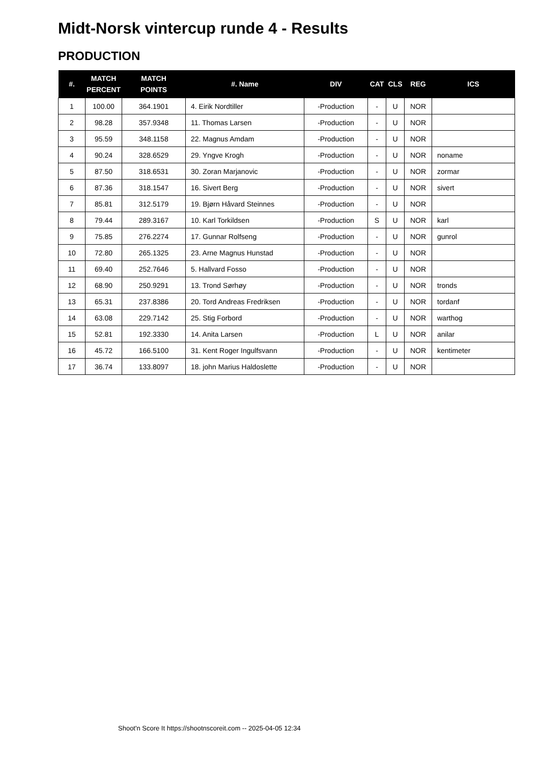Midt-Norsk vintercup runde 4 - Results
PRODUCTION
| #. | MATCH PERCENT | MATCH POINTS | #. Name | DIV | CAT | CLS | REG | ICS |
| --- | --- | --- | --- | --- | --- | --- | --- | --- |
| 1 | 100.00 | 364.1901 | 4. Eirik Nordtiller | -Production | - | U | NOR | |
| 2 | 98.28 | 357.9348 | 11. Thomas Larsen | -Production | - | U | NOR | |
| 3 | 95.59 | 348.1158 | 22. Magnus Amdam | -Production | - | U | NOR | |
| 4 | 90.24 | 328.6529 | 29. Yngve Krogh | -Production | - | U | NOR | noname |
| 5 | 87.50 | 318.6531 | 30. Zoran Marjanovic | -Production | - | U | NOR | zormar |
| 6 | 87.36 | 318.1547 | 16. Sivert Berg | -Production | - | U | NOR | sivert |
| 7 | 85.81 | 312.5179 | 19. Bjørn Håvard Steinnes | -Production | - | U | NOR | |
| 8 | 79.44 | 289.3167 | 10. Karl Torkildsen | -Production | S | U | NOR | karl |
| 9 | 75.85 | 276.2274 | 17. Gunnar Rolfseng | -Production | - | U | NOR | gunrol |
| 10 | 72.80 | 265.1325 | 23. Arne Magnus Hunstad | -Production | - | U | NOR | |
| 11 | 69.40 | 252.7646 | 5. Hallvard Fosso | -Production | - | U | NOR | |
| 12 | 68.90 | 250.9291 | 13. Trond Sørhøy | -Production | - | U | NOR | tronds |
| 13 | 65.31 | 237.8386 | 20. Tord Andreas Fredriksen | -Production | - | U | NOR | tordanf |
| 14 | 63.08 | 229.7142 | 25. Stig Forbord | -Production | - | U | NOR | warthog |
| 15 | 52.81 | 192.3330 | 14. Anita Larsen | -Production | L | U | NOR | anilar |
| 16 | 45.72 | 166.5100 | 31. Kent Roger Ingulfsvann | -Production | - | U | NOR | kentimeter |
| 17 | 36.74 | 133.8097 | 18. john Marius Haldoslette | -Production | - | U | NOR | |
Shoot'n Score It https://shootnscoreit.com -- 2025-04-05 12:34